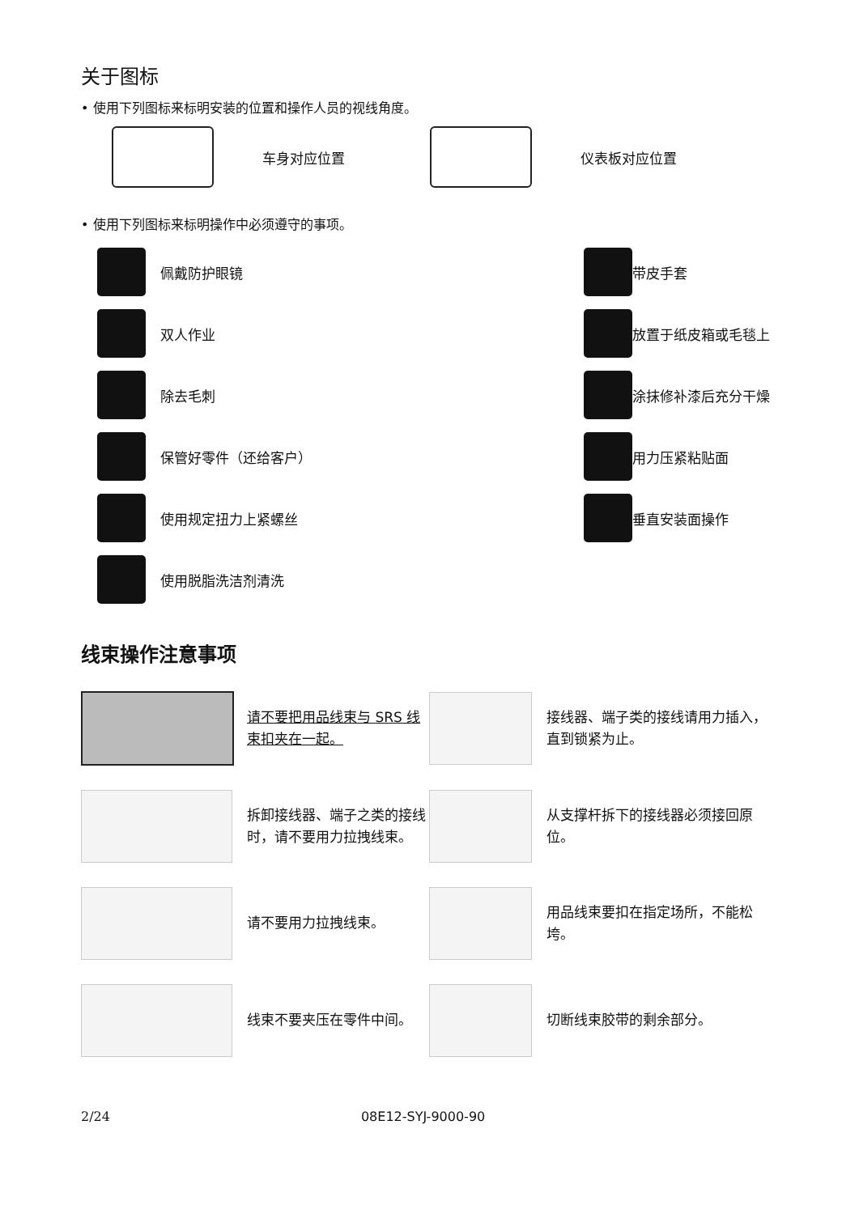关于图标
• 使用下列图标来标明安装的位置和操作人员的视线角度。
车身对应位置
仪表板对应位置
• 使用下列图标来标明操作中必须遵守的事项。
佩戴防护眼镜
带皮手套
双人作业
放置于纸皮箱或毛毯上
除去毛刺
涂抹修补漆后充分干燥
保管好零件（还给客户）
用力压紧粘贴面
使用规定扭力上紧螺丝
垂直安装面操作
使用脱脂洗洁剂清洗
线束操作注意事项
请不要把用品线束与 SRS 线束扣夹在一起。
接线器、端子类的接线请用力插入，直到锁紧为止。
拆卸接线器、端子之类的接线时，请不要用力拉拽线束。
从支撑杆拆下的接线器必须接回原位。
请不要用力拉拽线束。
用品线束要扣在指定场所，不能松垮。
线束不要夹压在零件中间。
切断线束胶带的剩余部分。
2/24 08E12-SYJ-9000-90